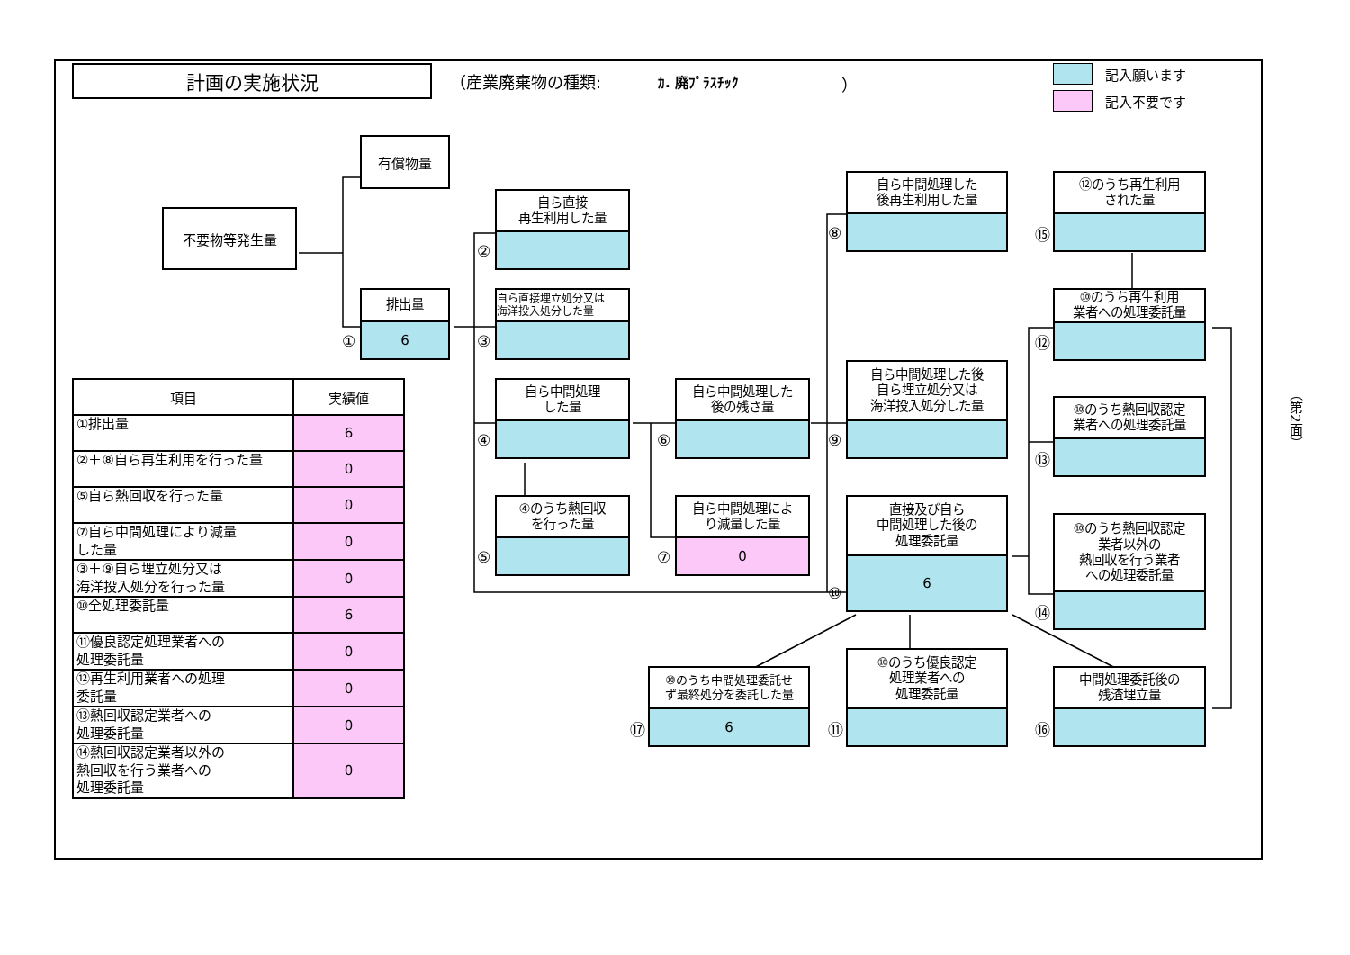計画の実施状況
（産業廃棄物の種類: ｶ. 廃ﾌﾟﾗｽﾁｯｸ ）
記入願います
記入不要です
有償物量
不要物等発生量
①
排出量
6
②
自ら直接
再生利用した量
③
自ら直接埋立処分又は
海洋投入処分した量
④
自ら中間処理
した量
⑤
④のうち熱回収
を行った量
⑥
自ら中間処理した
後の残さ量
⑦
自ら中間処理によ
り減量した量
0
⑧
自ら中間処理した
後再生利用した量
⑨
自ら中間処理した後
自ら埋立処分又は
海洋投入処分した量
⑩
直接及び自ら
中間処理した後の
処理委託量
6
⑰
⑩のうち中間処理委託せ
ず最終処分を委託した量
6
⑪
⑩のうち優良認定
処理業者への
処理委託量
⑮
⑫のうち再生利用
された量
⑫
⑩のうち再生利用
業者への処理委託量
⑬
⑩のうち熱回収認定
業者への処理委託量
⑭
⑩のうち熱回収認定
業者以外の
熱回収を行う業者
への処理委託量
⑯
中間処理委託後の
残渣埋立量
| 項目 | 実績値 |
| --- | --- |
| ①排出量 | 6 |
| ②＋⑧自ら再生利用を行った量 | 0 |
| ⑤自ら熱回収を行った量 | 0 |
| ⑦自ら中間処理により減量 した量 | 0 |
| ③＋⑨自ら埋立処分又は 海洋投入処分を行った量 | 0 |
| ⑩全処理委託量 | 6 |
| ⑪優良認定処理業者への 処理委託量 | 0 |
| ⑫再生利用業者への処理 委託量 | 0 |
| ⑬熱回収認定業者への 処理委託量 | 0 |
| ⑭熱回収認定業者以外の 熱回収を行う業者への 処理委託量 | 0 |
（第2面）